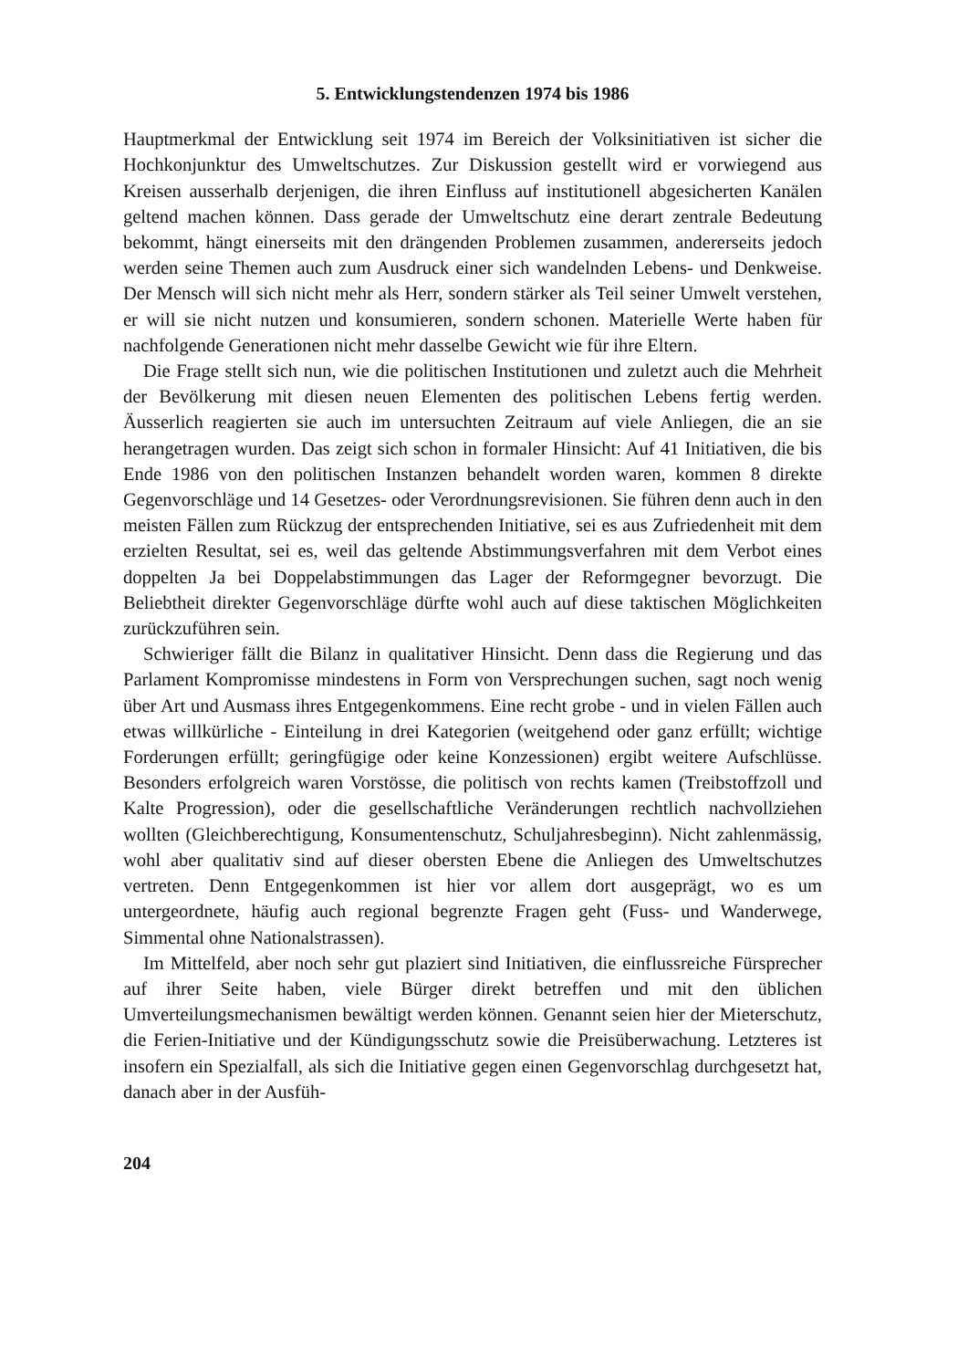5. Entwicklungstendenzen 1974 bis 1986
Hauptmerkmal der Entwicklung seit 1974 im Bereich der Volksinitiativen ist sicher die Hochkonjunktur des Umweltschutzes. Zur Diskussion gestellt wird er vorwiegend aus Kreisen ausserhalb derjenigen, die ihren Einfluss auf institutionell abgesicherten Kanälen geltend machen können. Dass gerade der Umweltschutz eine derart zentrale Bedeutung bekommt, hängt einerseits mit den drängenden Problemen zusammen, andererseits jedoch werden seine Themen auch zum Ausdruck einer sich wandelnden Lebens- und Denkweise. Der Mensch will sich nicht mehr als Herr, sondern stärker als Teil seiner Umwelt verstehen, er will sie nicht nutzen und konsumieren, sondern schonen. Materielle Werte haben für nachfolgende Generationen nicht mehr dasselbe Gewicht wie für ihre Eltern.
Die Frage stellt sich nun, wie die politischen Institutionen und zuletzt auch die Mehrheit der Bevölkerung mit diesen neuen Elementen des politischen Lebens fertig werden. Äusserlich reagierten sie auch im untersuchten Zeitraum auf viele Anliegen, die an sie herangetragen wurden. Das zeigt sich schon in formaler Hinsicht: Auf 41 Initiativen, die bis Ende 1986 von den politischen Instanzen behandelt worden waren, kommen 8 direkte Gegenvorschläge und 14 Gesetzes- oder Verordnungsrevisionen. Sie führen denn auch in den meisten Fällen zum Rückzug der entsprechenden Initiative, sei es aus Zufriedenheit mit dem erzielten Resultat, sei es, weil das geltende Abstimmungsverfahren mit dem Verbot eines doppelten Ja bei Doppelabstimmungen das Lager der Reformgegner bevorzugt. Die Beliebtheit direkter Gegenvorschläge dürfte wohl auch auf diese taktischen Möglichkeiten zurückzuführen sein.
Schwieriger fällt die Bilanz in qualitativer Hinsicht. Denn dass die Regierung und das Parlament Kompromisse mindestens in Form von Versprechungen suchen, sagt noch wenig über Art und Ausmass ihres Entgegenkommens. Eine recht grobe - und in vielen Fällen auch etwas willkürliche - Einteilung in drei Kategorien (weitgehend oder ganz erfüllt; wichtige Forderungen erfüllt; geringfügige oder keine Konzessionen) ergibt weitere Aufschlüsse. Besonders erfolgreich waren Vorstösse, die politisch von rechts kamen (Treibstoffzoll und Kalte Progression), oder die gesellschaftliche Veränderungen rechtlich nachvollziehen wollten (Gleichberechtigung, Konsumentenschutz, Schuljahresbeginn). Nicht zahlenmässig, wohl aber qualitativ sind auf dieser obersten Ebene die Anliegen des Umweltschutzes vertreten. Denn Entgegenkommen ist hier vor allem dort ausgeprägt, wo es um untergeordnete, häufig auch regional begrenzte Fragen geht (Fuss- und Wanderwege, Simmental ohne Nationalstrassen).
Im Mittelfeld, aber noch sehr gut plaziert sind Initiativen, die einflussreiche Fürsprecher auf ihrer Seite haben, viele Bürger direkt betreffen und mit den üblichen Umverteilungsmechanismen bewältigt werden können. Genannt seien hier der Mieterschutz, die Ferien-Initiative und der Kündigungsschutz sowie die Preisüberwachung. Letzteres ist insofern ein Spezialfall, als sich die Initiative gegen einen Gegenvorschlag durchgesetzt hat, danach aber in der Ausfüh-
204